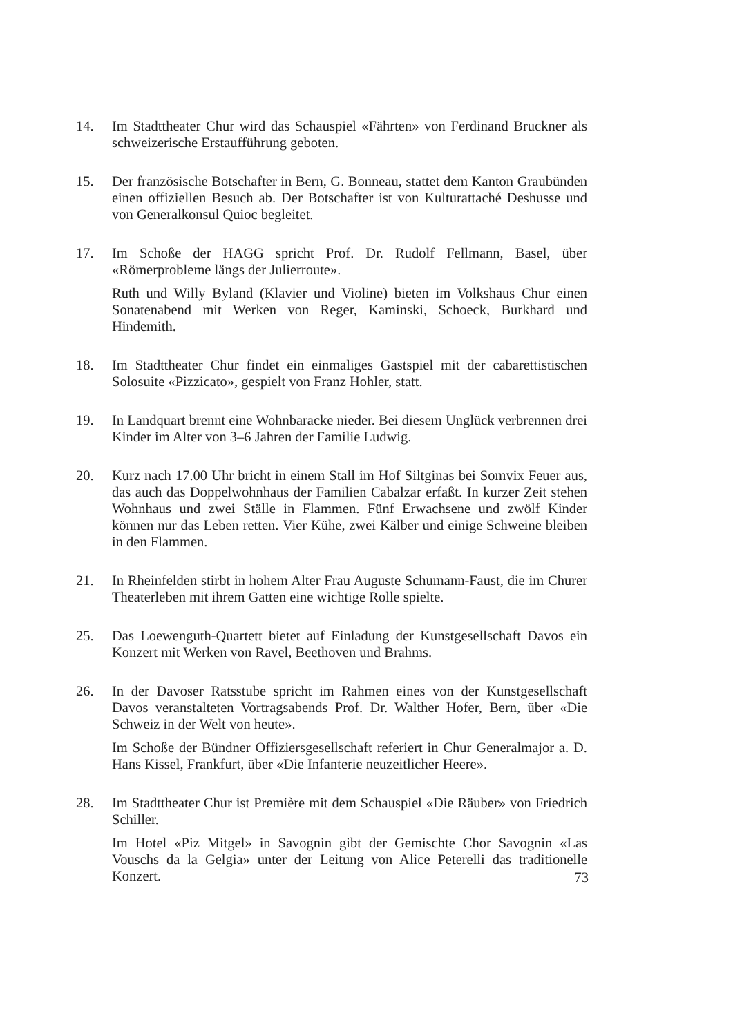14. Im Stadttheater Chur wird das Schauspiel «Fährten» von Ferdinand Bruckner als schweizerische Erstaufführung geboten.
15. Der französische Botschafter in Bern, G. Bonneau, stattet dem Kanton Graubünden einen offiziellen Besuch ab. Der Botschafter ist von Kulturattaché Deshusse und von Generalkonsul Quioc begleitet.
17. Im Schoße der HAGG spricht Prof. Dr. Rudolf Fellmann, Basel, über «Römerprobleme längs der Julierroute».
Ruth und Willy Byland (Klavier und Violine) bieten im Volkshaus Chur einen Sonatenabend mit Werken von Reger, Kaminski, Schoeck, Burkhard und Hindemith.
18. Im Stadttheater Chur findet ein einmaliges Gastspiel mit der cabarettistischen Solosuite «Pizzicato», gespielt von Franz Hohler, statt.
19. In Landquart brennt eine Wohnbaracke nieder. Bei diesem Unglück verbrennen drei Kinder im Alter von 3–6 Jahren der Familie Ludwig.
20. Kurz nach 17.00 Uhr bricht in einem Stall im Hof Siltginas bei Somvix Feuer aus, das auch das Doppelwohnhaus der Familien Cabalzar erfaßt. In kurzer Zeit stehen Wohnhaus und zwei Ställe in Flammen. Fünf Erwachsene und zwölf Kinder können nur das Leben retten. Vier Kühe, zwei Kälber und einige Schweine bleiben in den Flammen.
21. In Rheinfelden stirbt in hohem Alter Frau Auguste Schumann-Faust, die im Churer Theaterleben mit ihrem Gatten eine wichtige Rolle spielte.
25. Das Loewenguth-Quartett bietet auf Einladung der Kunstgesellschaft Davos ein Konzert mit Werken von Ravel, Beethoven und Brahms.
26. In der Davoser Ratsstube spricht im Rahmen eines von der Kunstgesellschaft Davos veranstalteten Vortragsabends Prof. Dr. Walther Hofer, Bern, über «Die Schweiz in der Welt von heute».
Im Schoße der Bündner Offiziersgesellschaft referiert in Chur Generalmajor a. D. Hans Kissel, Frankfurt, über «Die Infanterie neuzeitlicher Heere».
28. Im Stadttheater Chur ist Première mit dem Schauspiel «Die Räuber» von Friedrich Schiller.
Im Hotel «Piz Mitgel» in Savognin gibt der Gemischte Chor Savognin «Las Vouschs da la Gelgia» unter der Leitung von Alice Peterelli das traditionelle Konzert.
73